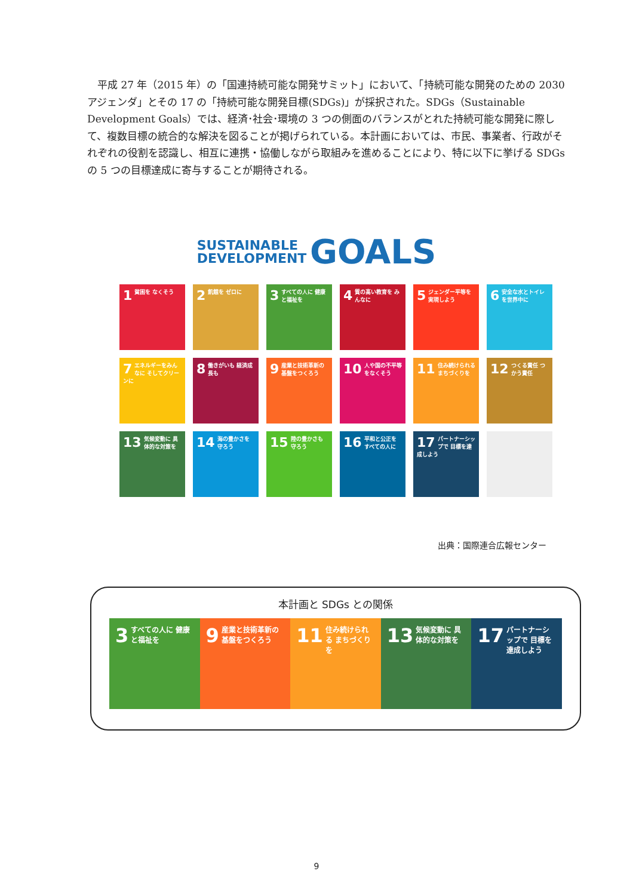平成 27 年（2015 年）の「国連持続可能な開発サミット」において、「持続可能な開発のための 2030 アジェンダ」とその 17 の「持続可能な開発目標(SDGs)」が採択された。SDGs（Sustainable Development Goals）では、経済･社会･環境の 3 つの側面のバランスがとれた持続可能な開発に際して、複数目標の統合的な解決を図ることが掲げられている。本計画においては、市民、事業者、行政がそれぞれの役割を認識し、相互に連携・協働しながら取組みを進めることにより、特に以下に挙げる SDGs の 5 つの目標達成に寄与することが期待される。
SUSTAINABLE
DEVELOPMENT GOALS
1 貧困を なくそう
2 飢餓を ゼロに
3 すべての人に 健康と福祉を
4 質の高い教育を みんなに
5 ジェンダー平等を 実現しよう
6 安全な水とトイレ を世界中に
7 エネルギーをみんなに そしてクリーンに
8 働きがいも 経済成長も
9 産業と技術革新の 基盤をつくろう
10 人や国の不平等 をなくそう
11 住み続けられる まちづくりを
12 つくる責任 つかう責任
13 気候変動に 具体的な対策を
14 海の豊かさを 守ろう
15 陸の豊かさも 守ろう
16 平和と公正を すべての人に
17 パートナーシップで 目標を達成しよう
出典：国際連合広報センター
本計画と SDGs との関係
3 すべての人に 健康と福祉を
9 産業と技術革新の 基盤をつくろう
11 住み続けられる まちづくりを
13 気候変動に 具体的な対策を
17 パートナーシップで 目標を達成しよう
9